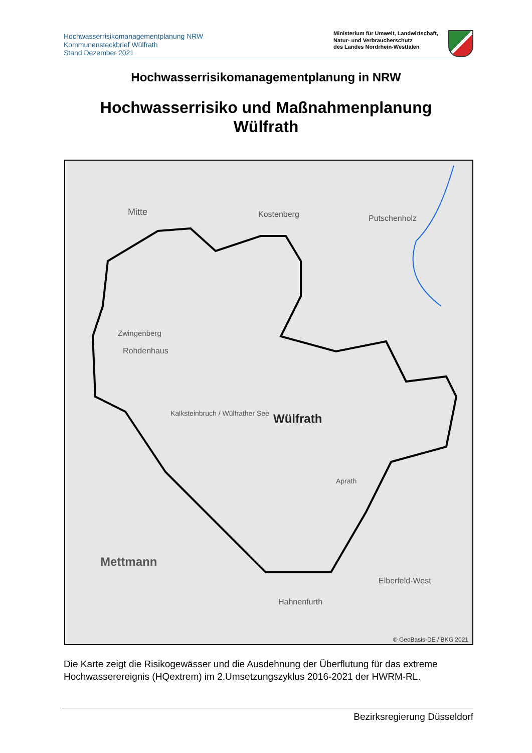Hochwasserrisikomanagementplanung NRW
Kommunensteckbrief Wülfrath
Stand Dezember 2021
Ministerium für Umwelt, Landwirtschaft,
Natur- und Verbraucherschutz
des Landes Nordrhein-Westfalen
Hochwasserrisikomanagementplanung in NRW
Hochwasserrisiko und Maßnahmenplanung
Wülfrath
Mitte Kostenberg Putschenholz
Zwingenberg
Rohdenhaus
Kalksteinbruch / Wülfrather See Wülfrath
Aprath
Mettmann
Elberfeld-West
Hahnenfurth
© GeoBasis-DE / BKG 2021
Die Karte zeigt die Risikogewässer und die Ausdehnung der Überflutung für das extreme Hochwasserereignis (HQextrem) im 2.Umsetzungszyklus 2016-2021 der HWRM-RL.
Bezirksregierung Düsseldorf